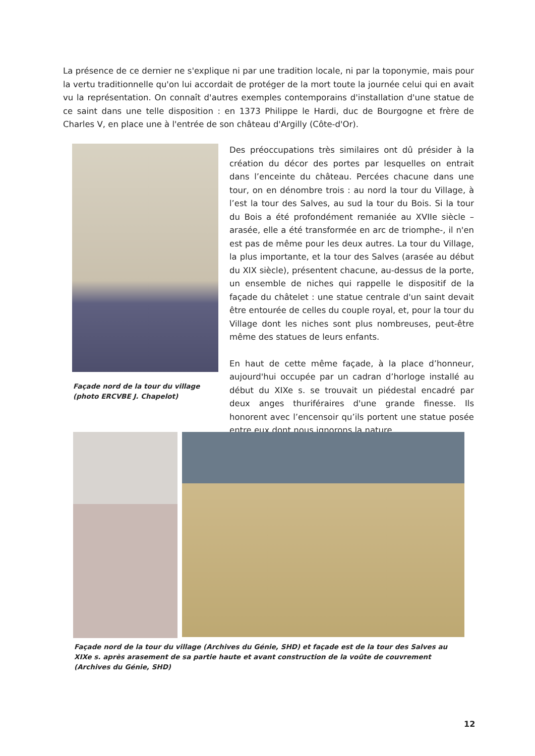La présence de ce dernier ne s'explique ni par une tradition locale, ni par la toponymie, mais pour la vertu traditionnelle qu'on lui accordait de protéger de la mort toute la journée celui qui en avait vu la représentation. On connaît d'autres exemples contemporains d'installation d'une statue de ce saint dans une telle disposition : en 1373 Philippe le Hardi, duc de Bourgogne et frère de Charles V, en place une à l'entrée de son château d'Argilly (Côte-d'Or).
Façade nord de la tour du village (photo ERCVBE J. Chapelot)
Des préoccupations très similaires ont dû présider à la création du décor des portes par lesquelles on entrait dans l’enceinte du château. Percées chacune dans une tour, on en dénombre trois : au nord la tour du Village, à l’est la tour des Salves, au sud la tour du Bois. Si la tour du Bois a été profondément remaniée au XVIIe siècle – arasée, elle a été transformée en arc de triomphe-, il n'en est pas de même pour les deux autres. La tour du Village, la plus importante, et la tour des Salves (arasée au début du XIX siècle), présentent chacune, au-dessus de la porte, un ensemble de niches qui rappelle le dispositif de la façade du châtelet : une statue centrale d'un saint devait être entourée de celles du couple royal, et, pour la tour du Village dont les niches sont plus nombreuses, peut-être même des statues de leurs enfants.
En haut de cette même façade, à la place d’honneur, aujourd'hui occupée par un cadran d’horloge installé au début du XIXe s. se trouvait un piédestal encadré par deux anges thuriféraires d'une grande finesse. Ils honorent avec l’encensoir qu’ils portent une statue posée entre eux dont nous ignorons la nature.
Façade nord de la tour du village (Archives du Génie, SHD) et façade est de la tour des Salves au XIXe s. après arasement de sa partie haute et avant construction de la voûte de couvrement (Archives du Génie, SHD)
12